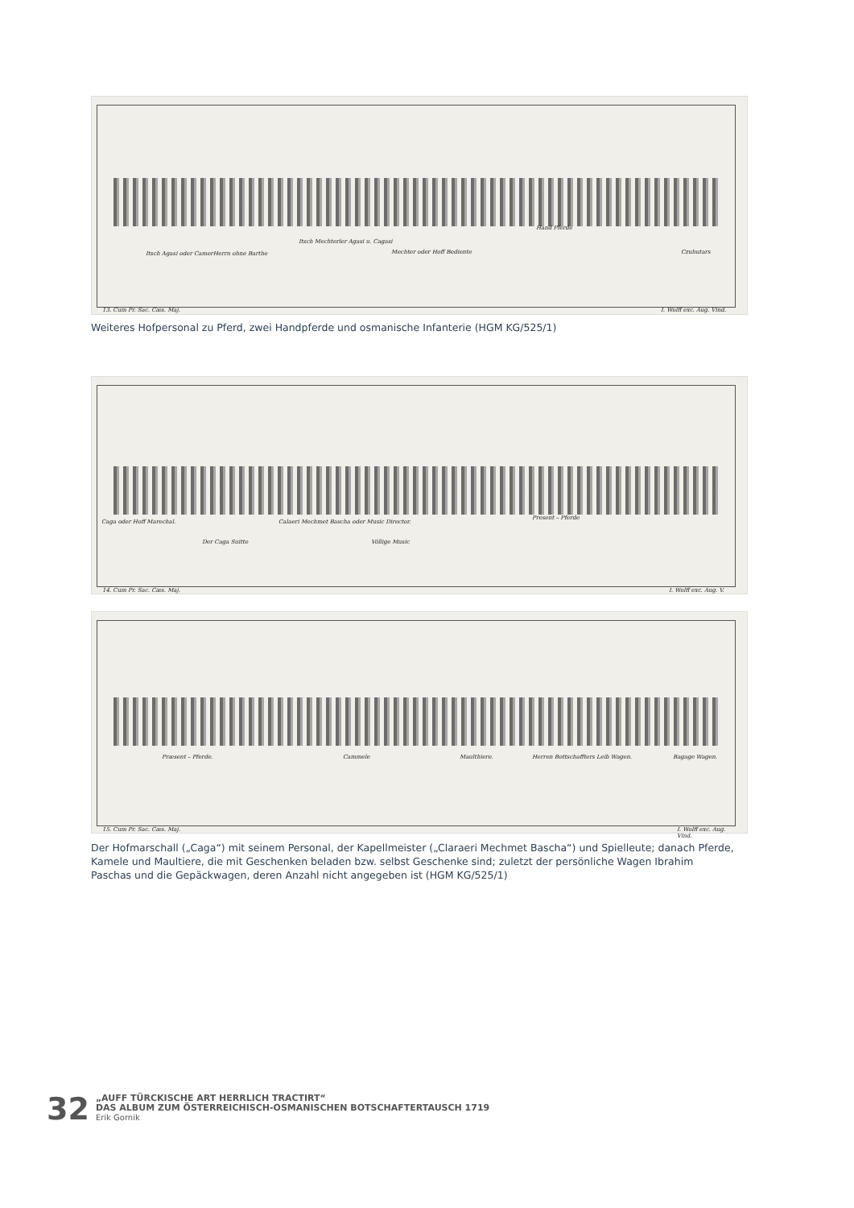Itsch Agasi oder CamerHerrn ohne Barthe
Itsch Mechterler Agasi u. Cagasi
Mechter oder Hoff Bediente
Hand Pferde
Czuhutars
13. Cum Pr. Sac. Cæs. Maj. I. Wolff exc. Aug. Vind.
Weiteres Hofpersonal zu Pferd, zwei Handpferde und osmanische Infanterie (HGM KG/525/1)
Caga oder Hoff Marechal.
Der Caga Suitte
Calaeri Mechmet Bascha oder Music Director.
Völlige Music
Present – Pferde
14. Cum Pr. Sac. Cæs. Maj. I. Wolff exc. Aug. V.
Præsent – Pferde. Cammele Maulthiere. Herren Bottschaffters Leib Wagen. Bagage Wagen.
15. Cum Pr. Sac. Cæs. Maj. I. Wolff exc. Aug. Vind.
Der Hofmarschall („Caga“) mit seinem Personal, der Kapellmeister („Claraeri Mechmet Bascha“) und Spielleute; danach Pferde, Kamele und Maultiere, die mit Geschenken beladen bzw. selbst Geschenke sind; zuletzt der persönliche Wagen Ibrahim Paschas und die Gepäckwagen, deren Anzahl nicht angegeben ist (HGM KG/525/1)
32
„AUFF TÜRCKISCHE ART HERRLICH TRACTIRT“
DAS ALBUM ZUM ÖSTERREICHISCH-OSMANISCHEN BOTSCHAFTERTAUSCH 1719
Erik Gornik